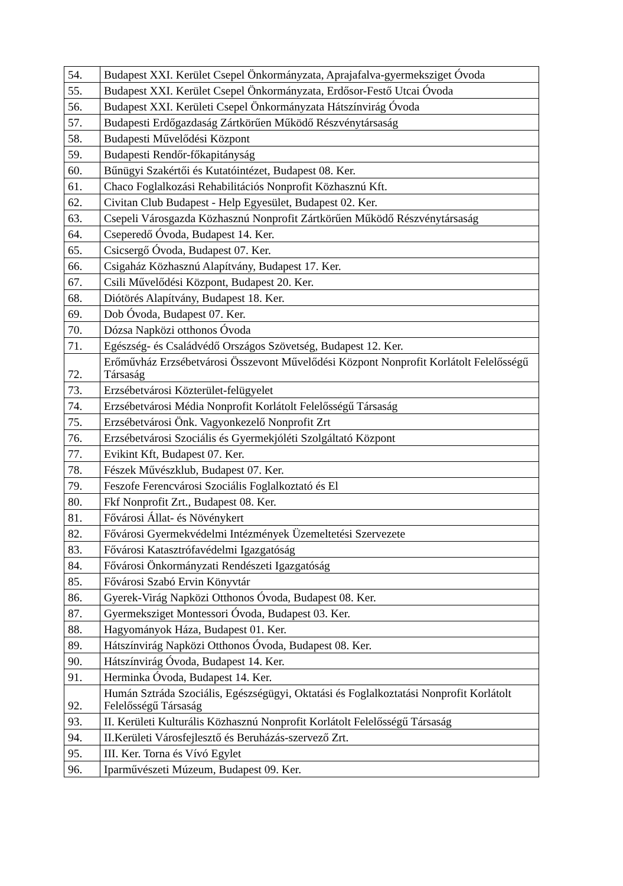| 54. | Budapest XXI. Kerület Csepel Önkormányzata, Aprajafalva-gyermeksziget Óvoda |
| 55. | Budapest XXI. Kerület Csepel Önkormányzata, Erdősor-Festő Utcai Óvoda |
| 56. | Budapest XXI. Kerületi Csepel Önkormányzata Hátszínvirág Óvoda |
| 57. | Budapesti Erdőgazdaság Zártkörűen Működő Részvénytársaság |
| 58. | Budapesti Művelődési Központ |
| 59. | Budapesti Rendőr-főkapitányság |
| 60. | Bűnügyi Szakértői és Kutatóintézet, Budapest 08. Ker. |
| 61. | Chaco Foglalkozási Rehabilitációs Nonprofit Közhasznú Kft. |
| 62. | Civitan Club Budapest - Help Egyesület, Budapest 02. Ker. |
| 63. | Csepeli Városgazda Közhasznú Nonprofit Zártkörűen Működő Részvénytársaság |
| 64. | Cseperedő Óvoda, Budapest 14. Ker. |
| 65. | Csicsergő Óvoda, Budapest 07. Ker. |
| 66. | Csigaház Közhasznú Alapítvány, Budapest 17. Ker. |
| 67. | Csili Művelődési Központ, Budapest 20. Ker. |
| 68. | Diótörés Alapítvány, Budapest 18. Ker. |
| 69. | Dob Óvoda, Budapest 07. Ker. |
| 70. | Dózsa Napközi otthonos Óvoda |
| 71. | Egészség- és Családvédő Országos Szövetség, Budapest 12. Ker. |
| 72. | Erőművház Erzsébetvárosi Összevont Művelődési Központ Nonprofit Korlátolt Felelősségű Társaság |
| 73. | Erzsébetvárosi Közterület-felügyelet |
| 74. | Erzsébetvárosi Média Nonprofit Korlátolt Felelősségű Társaság |
| 75. | Erzsébetvárosi Önk. Vagyonkezelő Nonprofit Zrt |
| 76. | Erzsébetvárosi Szociális és Gyermekjóléti Szolgáltató Központ |
| 77. | Evikint Kft, Budapest 07. Ker. |
| 78. | Fészek Művészklub, Budapest 07. Ker. |
| 79. | Feszofe Ferencvárosi Szociális Foglalkoztató és El |
| 80. | Fkf Nonprofit Zrt., Budapest 08. Ker. |
| 81. | Fővárosi Állat- és Növénykert |
| 82. | Fővárosi Gyermekvédelmi Intézmények Üzemeltetési Szervezete |
| 83. | Fővárosi Katasztrófavédelmi Igazgatóság |
| 84. | Fővárosi Önkormányzati Rendészeti Igazgatóság |
| 85. | Fővárosi Szabó Ervin Könyvtár |
| 86. | Gyerek-Virág Napközi Otthonos Óvoda, Budapest 08. Ker. |
| 87. | Gyermeksziget Montessori Óvoda, Budapest 03. Ker. |
| 88. | Hagyományok Háza, Budapest 01. Ker. |
| 89. | Hátszínvirág Napközi Otthonos Óvoda, Budapest 08. Ker. |
| 90. | Hátszínvirág Óvoda, Budapest 14. Ker. |
| 91. | Herminka Óvoda, Budapest 14. Ker. |
| 92. | Humán Sztráda Szociális, Egészségügyi, Oktatási és Foglalkoztatási Nonprofit Korlátolt Felelősségű Társaság |
| 93. | II. Kerületi Kulturális Közhasznú Nonprofit Korlátolt Felelősségű Társaság |
| 94. | II.Kerületi Városfejlesztő és Beruházás-szervező Zrt. |
| 95. | III. Ker. Torna és Vívó Egylet |
| 96. | Iparművészeti Múzeum, Budapest 09. Ker. |